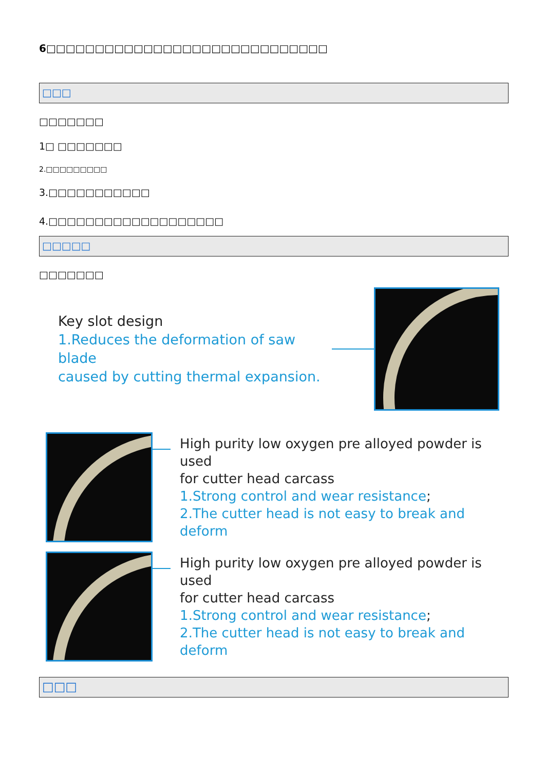6□□□□□□□□□□□□□□□□□□□□□□□□□□□□□
□□□
□□□□□□□
1□ □□□□□□□
2.□□□□□□□□□
3.□□□□□□□□□□□
4.□□□□□□□□□□□□□□□□□□□
□□□□□
□□□□□□□
Key slot design
1.Reduces the deformation of saw blade
caused by cutting thermal expansion.
High purity low oxygen pre alloyed powder is used
for cutter head carcass
1.Strong control and wear resistance;
2.The cutter head is not easy to break and deform
High purity low oxygen pre alloyed powder is used
for cutter head carcass
1.Strong control and wear resistance;
2.The cutter head is not easy to break and deform
□□□